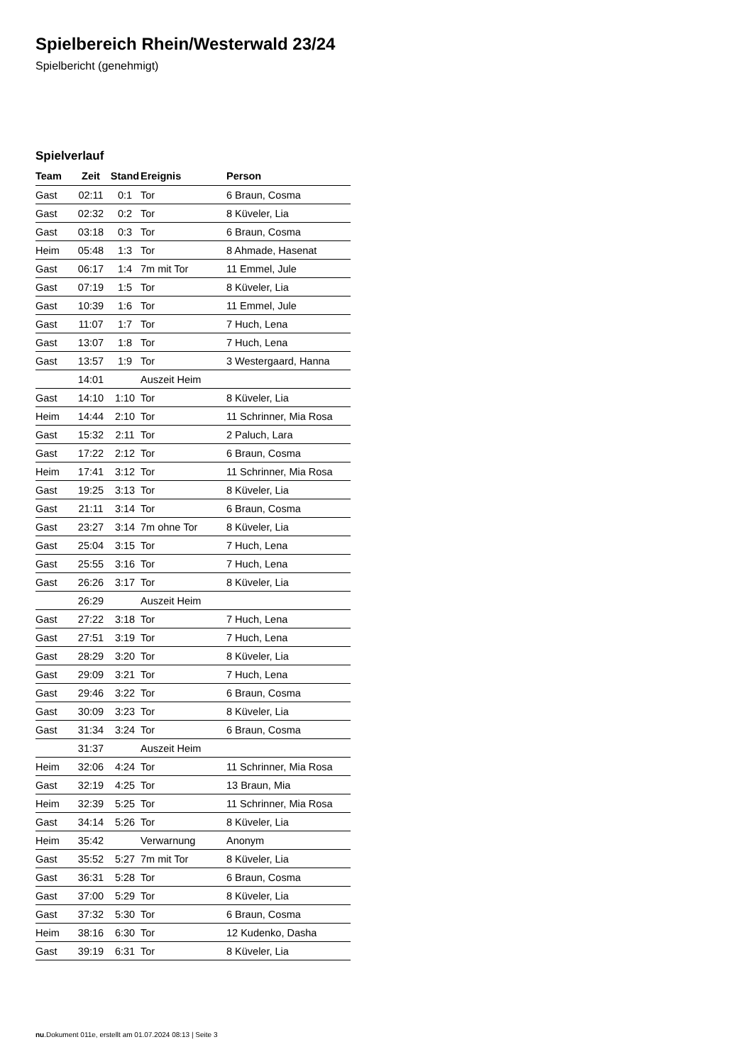Spielbereich Rhein/Westerwald 23/24
Spielbericht (genehmigt)
Spielverlauf
| Team | Zeit | Stand | Ereignis | Person |
| --- | --- | --- | --- | --- |
| Gast | 02:11 | 0:1 | Tor | 6 Braun, Cosma |
| Gast | 02:32 | 0:2 | Tor | 8 Küveler, Lia |
| Gast | 03:18 | 0:3 | Tor | 6 Braun, Cosma |
| Heim | 05:48 | 1:3 | Tor | 8 Ahmade, Hasenat |
| Gast | 06:17 | 1:4 | 7m mit Tor | 11 Emmel, Jule |
| Gast | 07:19 | 1:5 | Tor | 8 Küveler, Lia |
| Gast | 10:39 | 1:6 | Tor | 11 Emmel, Jule |
| Gast | 11:07 | 1:7 | Tor | 7 Huch, Lena |
| Gast | 13:07 | 1:8 | Tor | 7 Huch, Lena |
| Gast | 13:57 | 1:9 | Tor | 3 Westergaard, Hanna |
| | 14:01 | | Auszeit Heim | |
| Gast | 14:10 | 1:10 | Tor | 8 Küveler, Lia |
| Heim | 14:44 | 2:10 | Tor | 11 Schrinner, Mia Rosa |
| Gast | 15:32 | 2:11 | Tor | 2 Paluch, Lara |
| Gast | 17:22 | 2:12 | Tor | 6 Braun, Cosma |
| Heim | 17:41 | 3:12 | Tor | 11 Schrinner, Mia Rosa |
| Gast | 19:25 | 3:13 | Tor | 8 Küveler, Lia |
| Gast | 21:11 | 3:14 | Tor | 6 Braun, Cosma |
| Gast | 23:27 | 3:14 | 7m ohne Tor | 8 Küveler, Lia |
| Gast | 25:04 | 3:15 | Tor | 7 Huch, Lena |
| Gast | 25:55 | 3:16 | Tor | 7 Huch, Lena |
| Gast | 26:26 | 3:17 | Tor | 8 Küveler, Lia |
| | 26:29 | | Auszeit Heim | |
| Gast | 27:22 | 3:18 | Tor | 7 Huch, Lena |
| Gast | 27:51 | 3:19 | Tor | 7 Huch, Lena |
| Gast | 28:29 | 3:20 | Tor | 8 Küveler, Lia |
| Gast | 29:09 | 3:21 | Tor | 7 Huch, Lena |
| Gast | 29:46 | 3:22 | Tor | 6 Braun, Cosma |
| Gast | 30:09 | 3:23 | Tor | 8 Küveler, Lia |
| Gast | 31:34 | 3:24 | Tor | 6 Braun, Cosma |
| | 31:37 | | Auszeit Heim | |
| Heim | 32:06 | 4:24 | Tor | 11 Schrinner, Mia Rosa |
| Gast | 32:19 | 4:25 | Tor | 13 Braun, Mia |
| Heim | 32:39 | 5:25 | Tor | 11 Schrinner, Mia Rosa |
| Gast | 34:14 | 5:26 | Tor | 8 Küveler, Lia |
| Heim | 35:42 | | Verwarnung | Anonym |
| Gast | 35:52 | 5:27 | 7m mit Tor | 8 Küveler, Lia |
| Gast | 36:31 | 5:28 | Tor | 6 Braun, Cosma |
| Gast | 37:00 | 5:29 | Tor | 8 Küveler, Lia |
| Gast | 37:32 | 5:30 | Tor | 6 Braun, Cosma |
| Heim | 38:16 | 6:30 | Tor | 12 Kudenko, Dasha |
| Gast | 39:19 | 6:31 | Tor | 8 Küveler, Lia |
nu.Dokument 011e, erstellt am 01.07.2024 08:13 | Seite 3